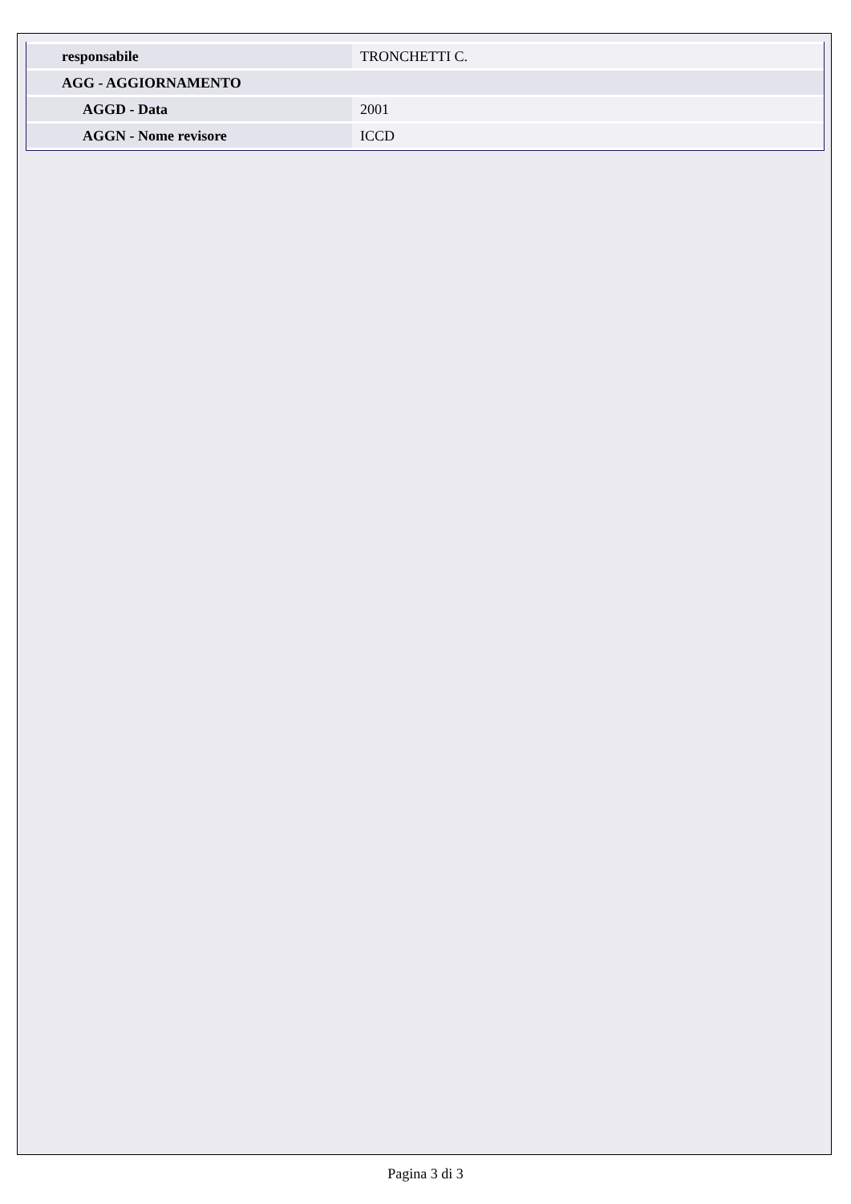| responsabile | TRONCHETTI C. |
| AGG - AGGIORNAMENTO | |
| AGGD - Data | 2001 |
| AGGN - Nome revisore | ICCD |
Pagina 3 di 3